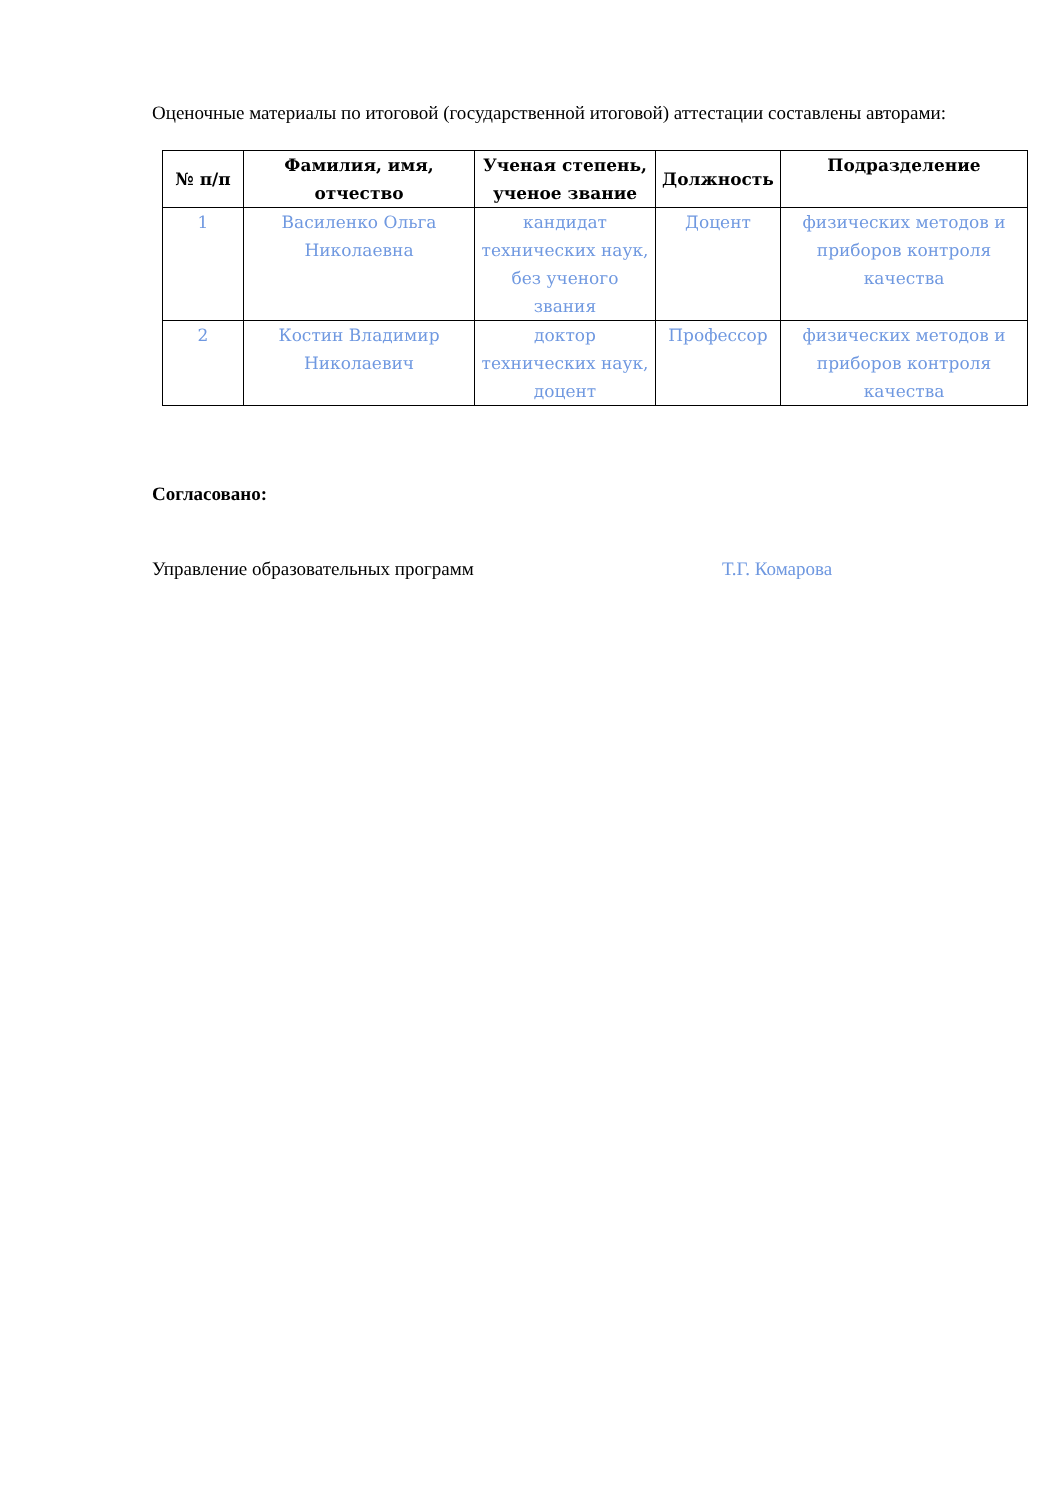Оценочные материалы по итоговой (государственной итоговой) аттестации составлены авторами:
| № п/п | Фамилия, имя, отчество | Ученая степень, ученое звание | Должность | Подразделение |
| --- | --- | --- | --- | --- |
| 1 | Василенко Ольга Николаевна | кандидат технических наук, без ученого звания | Доцент | физических методов и приборов контроля качества |
| 2 | Костин Владимир Николаевич | доктор технических наук, доцент | Профессор | физических методов и приборов контроля качества |
Согласовано:
Управление образовательных программ Т.Г. Комарова